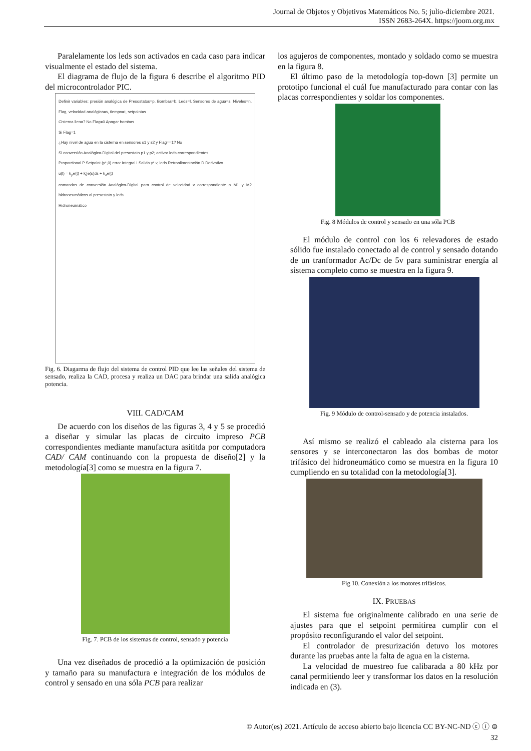Journal de Objetos y Objetivos Matemáticos No. 5; julio-diciembre 2021.
ISSN 2683-264X. https://joom.org.mx
Paralelamente los leds son activados en cada caso para indicar visualmente el estado del sistema.
El diagrama de flujo de la figura 6 describe el algoritmo PID del microcontrolador PIC.
Definir variables: presión analógica de Presostatos=p, Bombas=b, Leds=l, Sensores de agua=s, Niveles=n, Flag, velocidad analógica=v, tiempo=t, setpoint=s
Cisterna llena? No Flag=0 Apagar bombas
Si Flag=1
¿Hay nivel de agua en la cisterna en sensores s1 y s2 y Flag==1? No
Si conversión Analógica-Digital del presostato p1 y p2; activar leds correspondientes
Proporcional P Setpoint (y*,0) error Integral I Salida y* v, leds Retroalimentación D Derivativo
u(t) = k<sub>p</sub>e(t) + k<sub>i</sub>∫e(s)ds + k<sub>d</sub>ė(t)
comandos de conversión Analógica-Digital para control de velocidad v correspondiente a M1 y M2 hidroneumáticos al presostato y leds
Hidroneumático
Fig. 6. Diagarma de flujo del sistema de control PID que lee las señales del sistema de sensado, realiza la CAD, procesa y realiza un DAC para brindar una salida analógica potencia.
VIII. CAD/CAM
De acuerdo con los diseños de las figuras 3, 4 y 5 se procedió a diseñar y simular las placas de circuito impreso PCB correspondientes mediante manufactura asititda por computadora CAD/ CAM continuando con la propuesta de diseño[2] y la metodología[3] como se muestra en la figura 7.
Fig. 7. PCB de los sistemas de control, sensado y potencia
Una vez diseñados de procedió a la optimización de posición y tamaño para su manufactura e integración de los módulos de control y sensado en una sóla PCB para realizar
los agujeros de componentes, montado y soldado como se muestra en la figura 8.
El último paso de la metodología top-down [3] permite un prototipo funcional el cuál fue manufacturado para contar con las placas correspondientes y soldar los componentes.
Fig. 8 Módulos de control y sensado en una sóla PCB
El módulo de control con los 6 relevadores de estado sólido fue instalado conectado al de control y sensado dotando de un tranformador Ac/Dc de 5v para suministrar energía al sistema completo como se muestra en la figura 9.
Fig. 9 Módulo de control-sensado y de potencia instalados.
Así mismo se realizó el cableado ala cisterna para los sensores y se interconectaron las dos bombas de motor trifásico del hidroneumático como se muestra en la figura 10 cumpliendo en su totalidad con la metodología[3].
Fig 10. Conexión a los motores trifásicos.
IX. PRUEBAS
El sistema fue originalmente calibrado en una serie de ajustes para que el setpoint permitirea cumplir con el propósito reconfigurando el valor del setpoint.
El controlador de presurización detuvo los motores durante las pruebas ante la falta de agua en la cisterna.
La velocidad de muestreo fue calibarada a 80 kHz por canal permitiendo leer y transformar los datos en la resolución indicada en (3).
© Autor(es) 2021. Artículo de acceso abierto bajo licencia CC BY-NC-ND ⓒ ⓘ ⊜
32